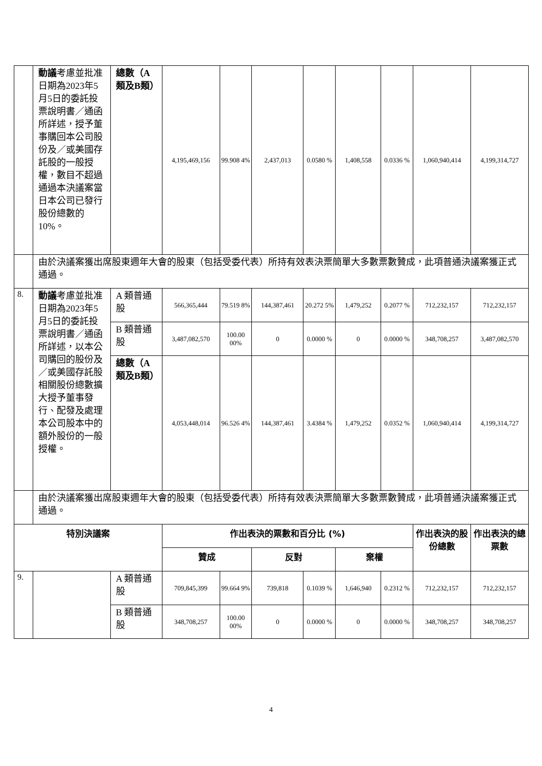| | 動議 考慮並批准日期為2023年5月5日的委託投票說明書／通函所詳述，授予董事購回本公司股份及／或美國存託股的一般授權，數目不超過通過本決議案當日本公司已發行股份總數的10%。 | 總數（A類及B類） | 4,195,469,156 | 99.908 4% | 2,437,013 | 0.0580 % | 1,408,558 | 0.0336 % | 1,060,940,414 | 4,199,314,727 |
| | 由於決議案獲出席股東週年大會的股東（包括受委代表）所持有效表決票簡單大多數票數贊成，此項普通決議案獲正式通過。 | | | | | | | | | |
| 8. | 動議 考慮並批准日期為2023年5月5日的委託投票說明書／通函所詳述，以本公司購回的股份及／或美國存託股相關股份總數擴大授予董事發行、配發及處理本公司股本中的額外股份的一般授權。 | A 類普通股 | 566,365,444 | 79.519 8% | 144,387,461 | 20.272 5% | 1,479,252 | 0.2077 % | 712,232,157 | 712,232,157 |
| | | B 類普通股 | 3,487,082,570 | 100.00 00% | 0 | 0.0000 % | 0 | 0.0000 % | 348,708,257 | 3,487,082,570 |
| | | 總數（A類及B類） | 4,053,448,014 | 96.526 4% | 144,387,461 | 3.4384 % | 1,479,252 | 0.0352 % | 1,060,940,414 | 4,199,314,727 |
| | 由於決議案獲出席股東週年大會的股東（包括受委代表）所持有效表決票簡單大多數票數贊成，此項普通決議案獲正式通過。 | | | | | | | | | |
| 特別決議案 | | | 作出表決的票數和百分比 (%) | | | | | | 作出表決的股份總數 | 作出表決的總票數 |
| | | | 贊成 | | 反對 | | 棄權 | | | |
| 9. | | A 類普通股 | 709,845,399 | 99.664 9% | 739,818 | 0.1039 % | 1,646,940 | 0.2312 % | 712,232,157 | 712,232,157 |
| | | B 類普通股 | 348,708,257 | 100.00 00% | 0 | 0.0000 % | 0 | 0.0000 % | 348,708,257 | 348,708,257 |
4